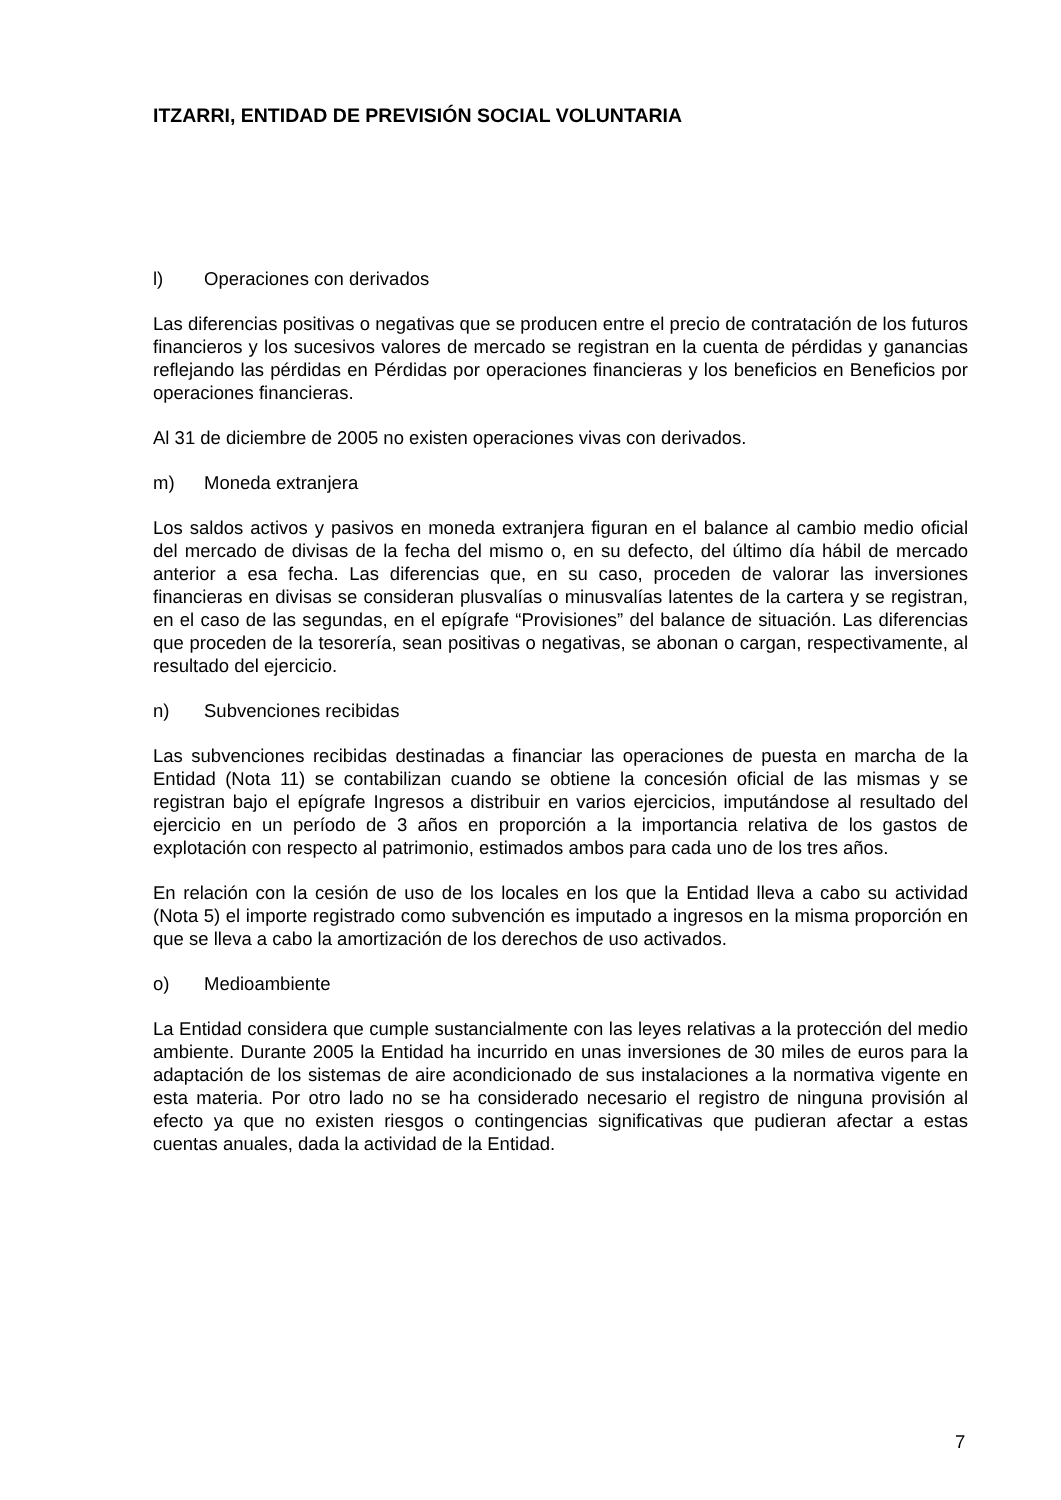ITZARRI, ENTIDAD DE PREVISIÓN SOCIAL VOLUNTARIA
l) Operaciones con derivados
Las diferencias positivas o negativas que se producen entre el precio de contratación de los futuros financieros y los sucesivos valores de mercado se registran en la cuenta de pérdidas y ganancias reflejando las pérdidas en Pérdidas por operaciones financieras y los beneficios en Beneficios por operaciones financieras.
Al 31 de diciembre de 2005 no existen operaciones vivas con derivados.
m) Moneda extranjera
Los saldos activos y pasivos en moneda extranjera figuran en el balance al cambio medio oficial del mercado de divisas de la fecha del mismo o, en su defecto, del último día hábil de mercado anterior a esa fecha. Las diferencias que, en su caso, proceden de valorar las inversiones financieras en divisas se consideran plusvalías o minusvalías latentes de la cartera y se registran, en el caso de las segundas, en el epígrafe “Provisiones” del balance de situación. Las diferencias que proceden de la tesorería, sean positivas o negativas, se abonan o cargan, respectivamente, al resultado del ejercicio.
n) Subvenciones recibidas
Las subvenciones recibidas destinadas a financiar las operaciones de puesta en marcha de la Entidad (Nota 11) se contabilizan cuando se obtiene la concesión oficial de las mismas y se registran bajo el epígrafe Ingresos a distribuir en varios ejercicios, imputándose al resultado del ejercicio en un período de 3 años en proporción a la importancia relativa de los gastos de explotación con respecto al patrimonio, estimados ambos para cada uno de los tres años.
En relación con la cesión de uso de los locales en los que la Entidad lleva a cabo su actividad (Nota 5) el importe registrado como subvención es imputado a ingresos en la misma proporción en que se lleva a cabo la amortización de los derechos de uso activados.
o) Medioambiente
La Entidad considera que cumple sustancialmente con las leyes relativas a la protección del medio ambiente. Durante 2005 la Entidad ha incurrido en unas inversiones de 30 miles de euros para la adaptación de los sistemas de aire acondicionado de sus instalaciones a la normativa vigente en esta materia. Por otro lado no se ha considerado necesario el registro de ninguna provisión al efecto ya que no existen riesgos o contingencias significativas que pudieran afectar a estas cuentas anuales, dada la actividad de la Entidad.
7